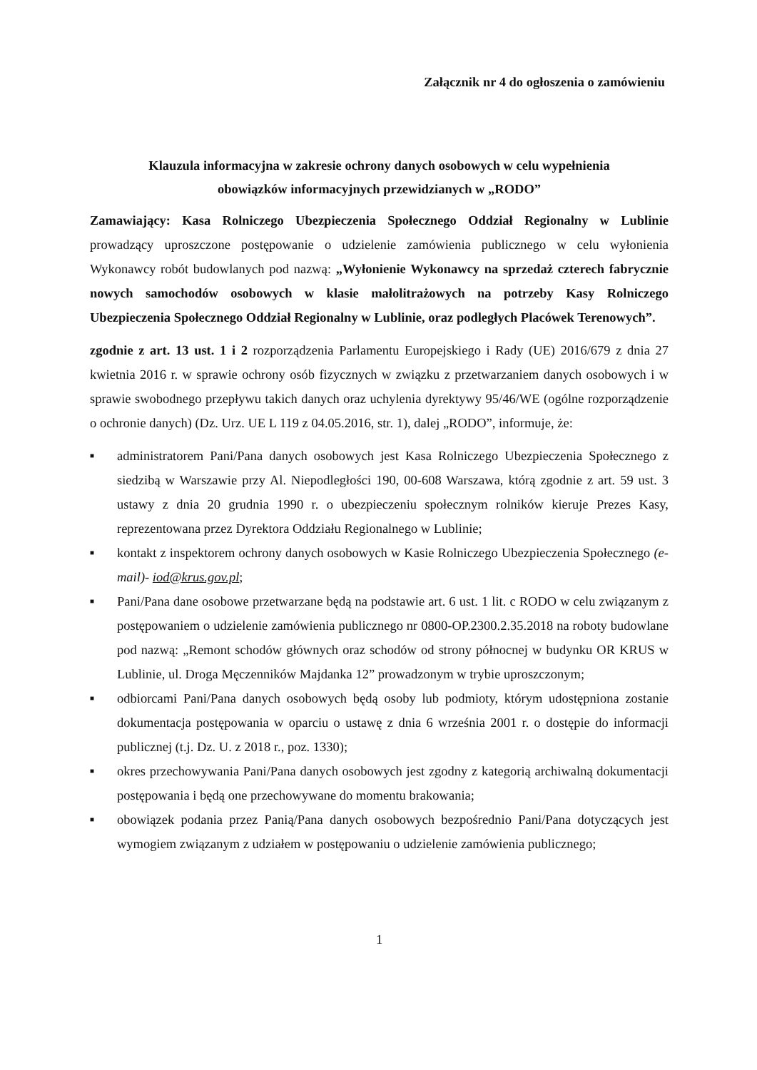Załącznik nr 4 do ogłoszenia o zamówieniu
Klauzula informacyjna w zakresie ochrony danych osobowych w celu wypełnienia
obowiązków informacyjnych przewidzianych w „RODO”
Zamawiający: Kasa Rolniczego Ubezpieczenia Społecznego Oddział Regionalny w Lublinie prowadzący uproszczone postępowanie o udzielenie zamówienia publicznego w celu wyłonienia Wykonawcy robót budowlanych pod nazwą: „Wyłonienie Wykonawcy na sprzedaż czterech fabrycznie nowych samochodów osobowych w klasie małolitrażowych na potrzeby Kasy Rolniczego Ubezpieczenia Społecznego Oddział Regionalny w Lublinie, oraz podległych Placówek Terenowych”.
zgodnie z art. 13 ust. 1 i 2 rozporządzenia Parlamentu Europejskiego i Rady (UE) 2016/679 z dnia 27 kwietnia 2016 r. w sprawie ochrony osób fizycznych w związku z przetwarzaniem danych osobowych i w sprawie swobodnego przepływu takich danych oraz uchylenia dyrektywy 95/46/WE (ogólne rozporządzenie o ochronie danych) (Dz. Urz. UE L 119 z 04.05.2016, str. 1), dalej „RODO”, informuje, że:
■ administratorem Pani/Pana danych osobowych jest Kasa Rolniczego Ubezpieczenia Społecznego z siedzibą w Warszawie przy Al. Niepodległości 190, 00-608 Warszawa, którą zgodnie z art. 59 ust. 3 ustawy z dnia 20 grudnia 1990 r. o ubezpieczeniu społecznym rolników kieruje Prezes Kasy, reprezentowana przez Dyrektora Oddziału Regionalnego w Lublinie;
■ kontakt z inspektorem ochrony danych osobowych w Kasie Rolniczego Ubezpieczenia Społecznego (e-mail)- iod@krus.gov.pl;
■ Pani/Pana dane osobowe przetwarzane będą na podstawie art. 6 ust. 1 lit. c RODO w celu związanym z postępowaniem o udzielenie zamówienia publicznego nr 0800-OP.2300.2.35.2018 na roboty budowlane pod nazwą: „Remont schodów głównych oraz schodów od strony północnej w budynku OR KRUS w Lublinie, ul. Droga Męczenników Majdanka 12” prowadzonym w trybie uproszczonym;
■ odbiorcami Pani/Pana danych osobowych będą osoby lub podmioty, którym udostępniona zostanie dokumentacja postępowania w oparciu o ustawę z dnia 6 września 2001 r. o dostępie do informacji publicznej (t.j. Dz. U. z 2018 r., poz. 1330);
■ okres przechowywania Pani/Pana danych osobowych jest zgodny z kategorią archiwalną dokumentacji postępowania i będą one przechowywane do momentu brakowania;
■ obowiązek podania przez Panią/Pana danych osobowych bezpośrednio Pani/Pana dotyczących jest wymogiem związanym z udziałem w postępowaniu o udzielenie zamówienia publicznego;
1